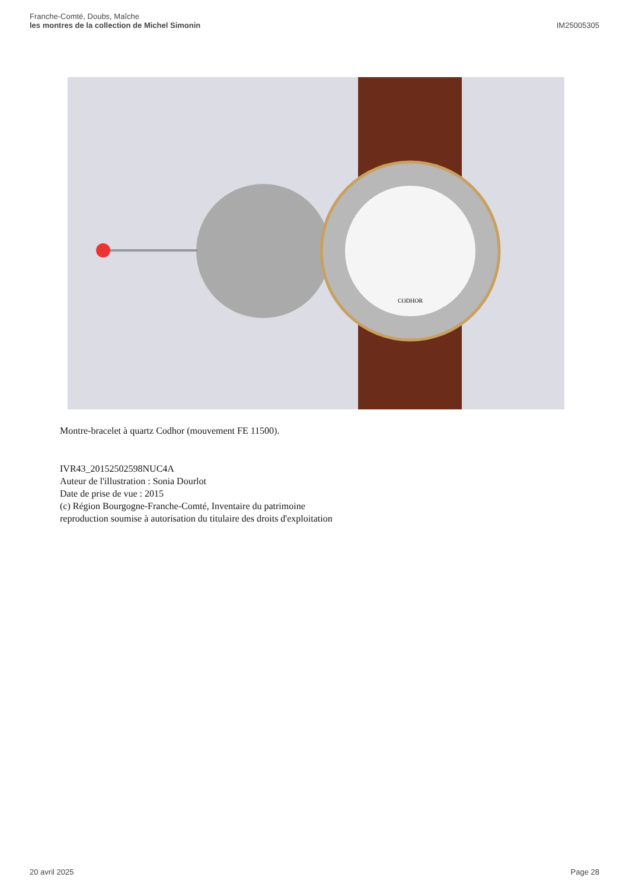Franche-Comté, Doubs, Maîche
les montres de la collection de Michel Simonin
IM25005305
CODHOR
Montre-bracelet à quartz Codhor (mouvement FE 11500).
IVR43_20152502598NUC4A
Auteur de l'illustration : Sonia Dourlot
Date de prise de vue : 2015
(c) Région Bourgogne-Franche-Comté, Inventaire du patrimoine
reproduction soumise à autorisation du titulaire des droits d'exploitation
20 avril 2025 Page 28